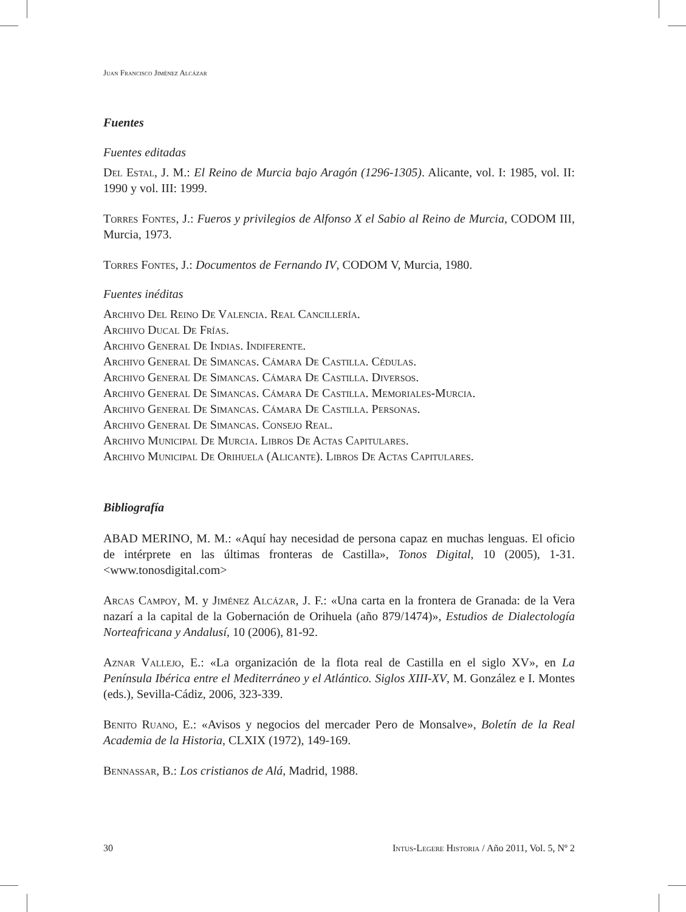Juan Francisco Jiménez Alcázar
Fuentes
Fuentes editadas
Del Estal, J. M.: El Reino de Murcia bajo Aragón (1296-1305). Alicante, vol. I: 1985, vol. II: 1990 y vol. III: 1999.
Torres Fontes, J.: Fueros y privilegios de Alfonso X el Sabio al Reino de Murcia, CODOM III, Murcia, 1973.
Torres Fontes, J.: Documentos de Fernando IV, CODOM V, Murcia, 1980.
Fuentes inéditas
Archivo Del Reino De Valencia. Real Cancillería.
Archivo Ducal De Frías.
Archivo General De Indias. Indiferente.
Archivo General De Simancas. Cámara De Castilla. Cédulas.
Archivo General De Simancas. Cámara De Castilla. Diversos.
Archivo General De Simancas. Cámara De Castilla. Memoriales-Murcia.
Archivo General De Simancas. Cámara De Castilla. Personas.
Archivo General De Simancas. Consejo Real.
Archivo Municipal De Murcia. Libros De Actas Capitulares.
Archivo Municipal De Orihuela (Alicante). Libros De Actas Capitulares.
Bibliografía
ABAD MERINO, M. M.: «Aquí hay necesidad de persona capaz en muchas lenguas. El oficio de intérprete en las últimas fronteras de Castilla», Tonos Digital, 10 (2005), 1-31. <www.tonosdigital.com>
Arcas Campoy, M. y Jiménez Alcázar, J. F.: «Una carta en la frontera de Granada: de la Vera nazarí a la capital de la Gobernación de Orihuela (año 879/1474)», Estudios de Dialectología Norteafricana y Andalusí, 10 (2006), 81-92.
Aznar Vallejo, E.: «La organización de la flota real de Castilla en el siglo XV», en La Península Ibérica entre el Mediterráneo y el Atlántico. Siglos XIII-XV, M. González e I. Montes (eds.), Sevilla-Cádiz, 2006, 323-339.
Benito Ruano, E.: «Avisos y negocios del mercader Pero de Monsalve», Boletín de la Real Academia de la Historia, CLXIX (1972), 149-169.
Bennassar, B.: Los cristianos de Alá, Madrid, 1988.
30 Intus-Legere Historia / Año 2011, Vol. 5, Nº 2